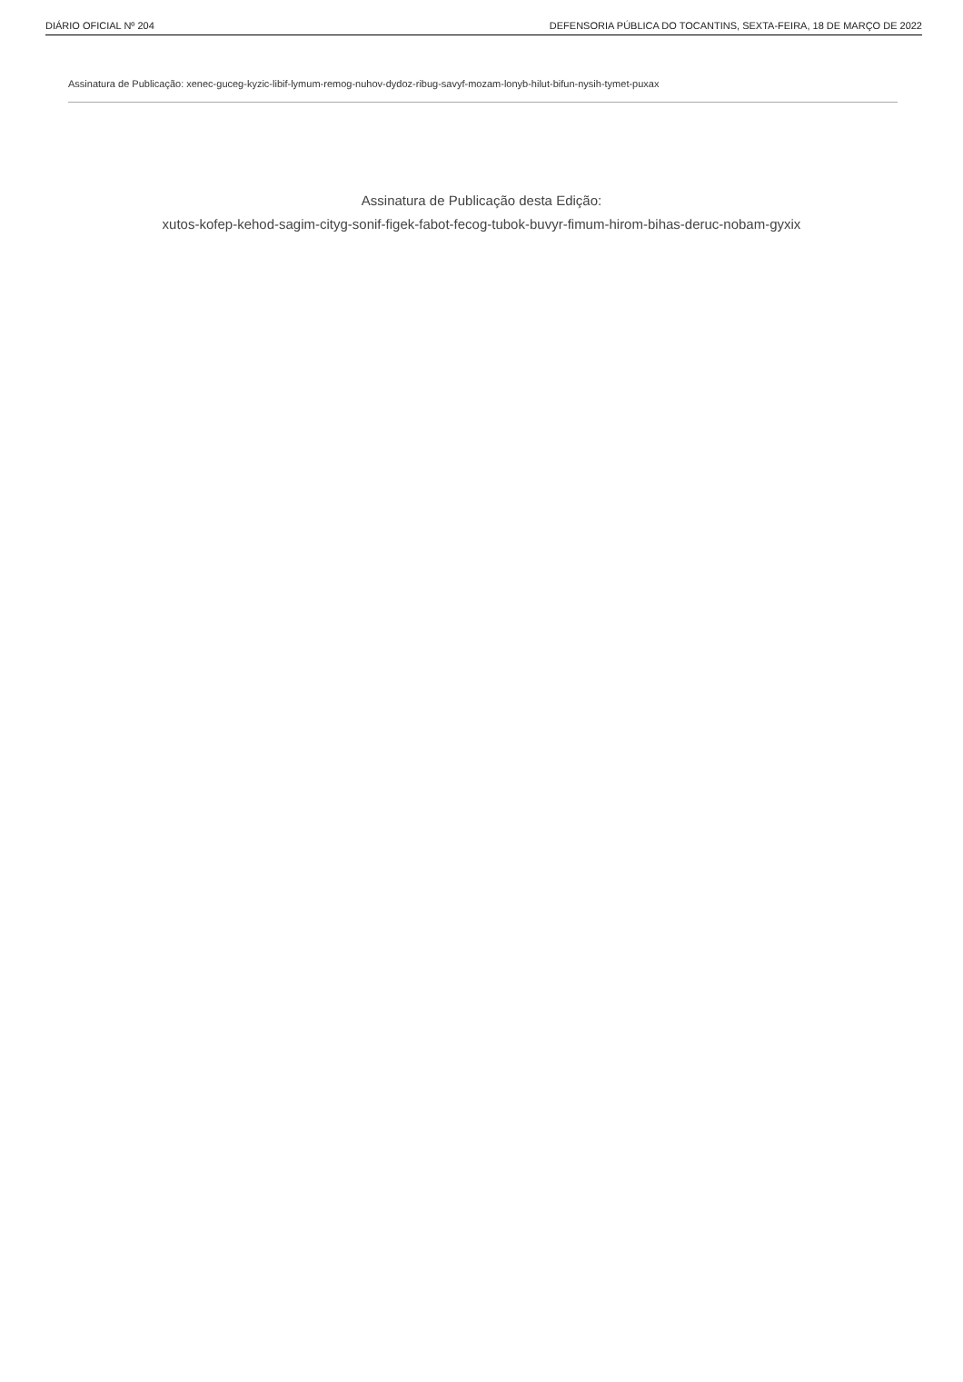DIÁRIO OFICIAL Nº 204 DEFENSORIA PÚBLICA DO TOCANTINS, SEXTA-FEIRA, 18 DE MARÇO DE 2022
Assinatura de Publicação: xenec-guceg-kyzic-libif-lymum-remog-nuhov-dydoz-ribug-savyf-mozam-lonyb-hilut-bifun-nysih-tymet-puxax
Assinatura de Publicação desta Edição:
xutos-kofep-kehod-sagim-cityg-sonif-figek-fabot-fecog-tubok-buvyr-fimum-hirom-bihas-deruc-nobam-gyxix